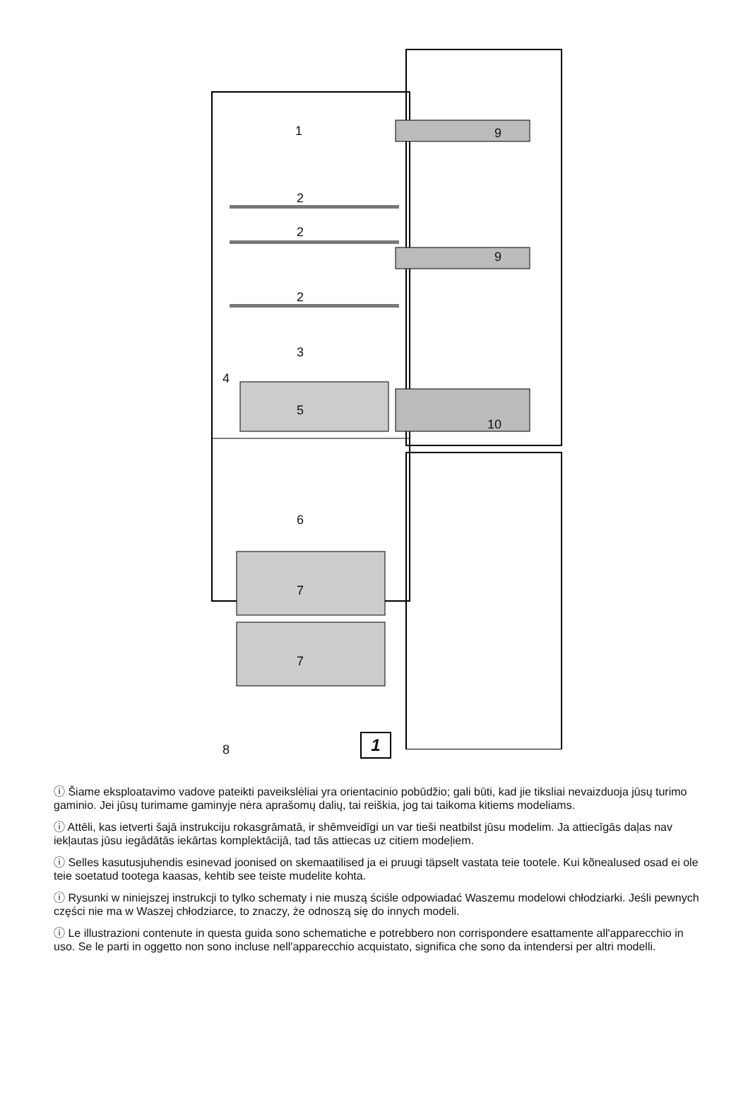1
2
2
2
3
4
5
6
7
7
8
9
9
10
1
ⓘ Šiame eksploatavimo vadove pateikti paveikslėliai yra orientacinio pobūdžio; gali būti, kad jie tiksliai nevaizduoja jūsų turimo gaminio. Jei jūsų turimame gaminyje nėra aprašomų dalių, tai reiškia, jog tai taikoma kitiems modeliams.
ⓘ Attēli, kas ietverti šajā instrukciju rokasgrāmatā, ir shēmveidīgi un var tieši neatbilst jūsu modelim. Ja attiecīgās daļas nav iekļautas jūsu iegādātās iekārtas komplektācijā, tad tās attiecas uz citiem modeļiem.
ⓘ Selles kasutusjuhendis esinevad joonised on skemaatilised ja ei pruugi täpselt vastata teie tootele. Kui kõnealused osad ei ole teie soetatud tootega kaasas, kehtib see teiste mudelite kohta.
ⓘ Rysunki w niniejszej instrukcji to tylko schematy i nie muszą ściśle odpowiadać Waszemu modelowi chłodziarki. Jeśli pewnych części nie ma w Waszej chłodziarce, to znaczy, że odnoszą się do innych modeli.
ⓘ Le illustrazioni contenute in questa guida sono schematiche e potrebbero non corrispondere esattamente all'apparecchio in uso. Se le parti in oggetto non sono incluse nell'apparecchio acquistato, significa che sono da intendersi per altri modelli.